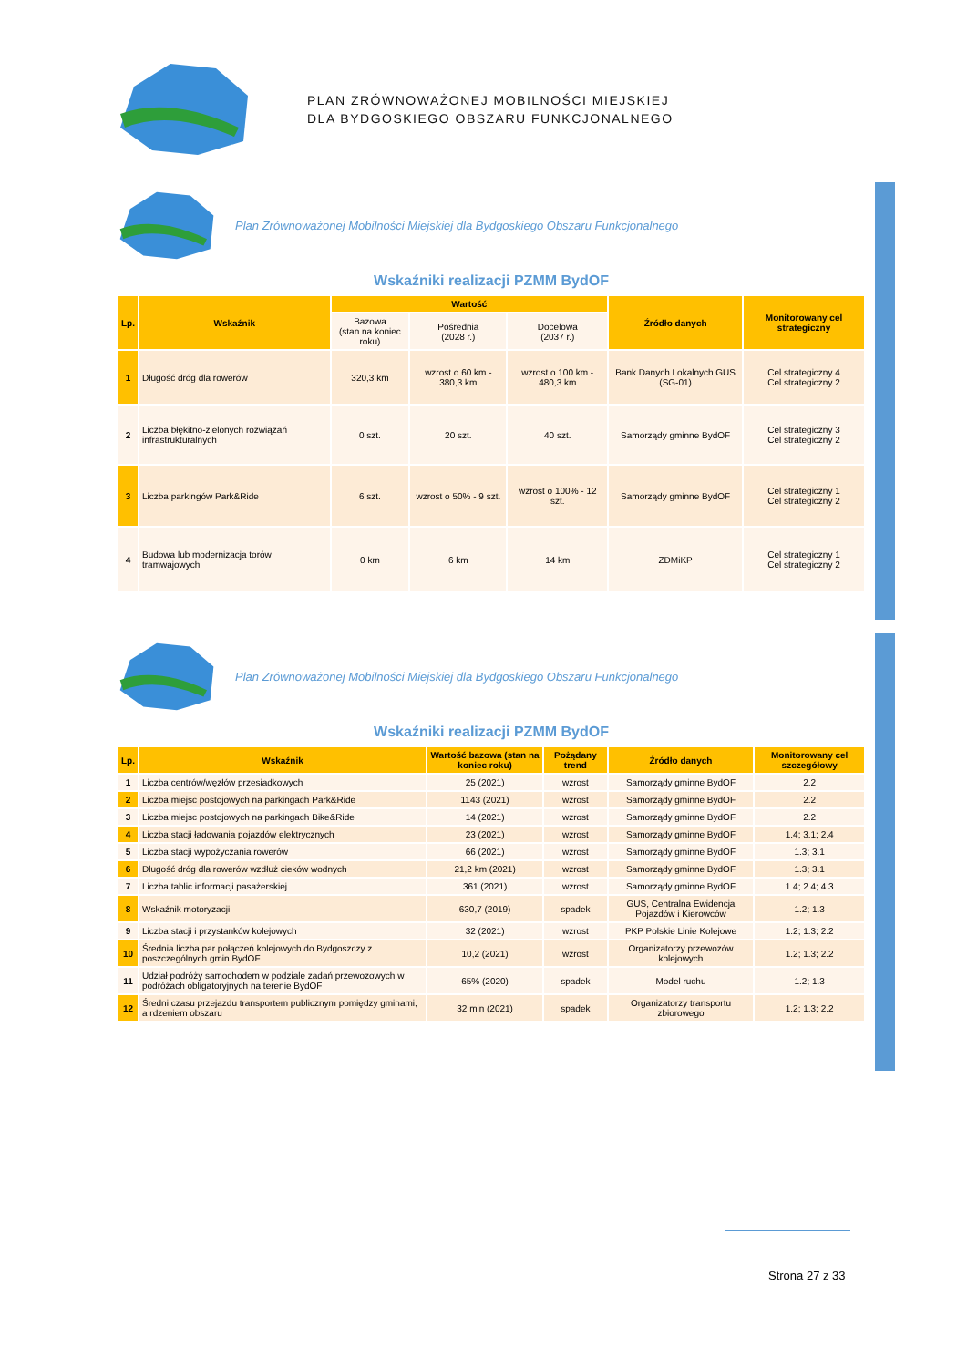PLAN ZRÓWNOWAŻONEJ MOBILNOŚCI MIEJSKIEJ
DLA BYDGOSKIEGO OBSZARU FUNKCJONALNEGO
Plan Zrównoważonej Mobilności Miejskiej dla Bydgoskiego Obszaru Funkcjonalnego
Wskaźniki realizacji PZMM BydOF
| Lp. | Wskaźnik | Wartość | | | Źródło danych | Monitorowany cel strategiczny |
| --- | --- | --- | --- | --- | --- | --- |
| | | Bazowa (stan na koniec roku) | Pośrednia (2028 r.) | Docelowa (2037 r.) | | |
| 1 | Długość dróg dla rowerów | 320,3 km | wzrost o 60 km - 380,3 km | wzrost o 100 km - 480,3 km | Bank Danych Lokalnych GUS (SG-01) | Cel strategiczny 4 Cel strategiczny 2 |
| 2 | Liczba błękitno-zielonych rozwiązań infrastrukturalnych | 0 szt. | 20 szt. | 40 szt. | Samorządy gminne BydOF | Cel strategiczny 3 Cel strategiczny 2 |
| 3 | Liczba parkingów Park&Ride | 6 szt. | wzrost o 50% - 9 szt. | wzrost o 100% - 12 szt. | Samorządy gminne BydOF | Cel strategiczny 1 Cel strategiczny 2 |
| 4 | Budowa lub modernizacja torów tramwajowych | 0 km | 6 km | 14 km | ZDMiKP | Cel strategiczny 1 Cel strategiczny 2 |
Plan Zrównoważonej Mobilności Miejskiej dla Bydgoskiego Obszaru Funkcjonalnego
Wskaźniki realizacji PZMM BydOF
| Lp. | Wskaźnik | Wartość bazowa (stan na koniec roku) | Pożądany trend | Źródło danych | Monitorowany cel szczegółowy |
| --- | --- | --- | --- | --- | --- |
| 1 | Liczba centrów/węzłów przesiadkowych | 25 (2021) | wzrost | Samorządy gminne BydOF | 2.2 |
| 2 | Liczba miejsc postojowych na parkingach Park&Ride | 1143 (2021) | wzrost | Samorządy gminne BydOF | 2.2 |
| 3 | Liczba miejsc postojowych na parkingach Bike&Ride | 14 (2021) | wzrost | Samorządy gminne BydOF | 2.2 |
| 4 | Liczba stacji ładowania pojazdów elektrycznych | 23 (2021) | wzrost | Samorządy gminne BydOF | 1.4; 3.1; 2.4 |
| 5 | Liczba stacji wypożyczania rowerów | 66 (2021) | wzrost | Samorządy gminne BydOF | 1.3; 3.1 |
| 6 | Długość dróg dla rowerów wzdłuż cieków wodnych | 21,2 km (2021) | wzrost | Samorządy gminne BydOF | 1.3; 3.1 |
| 7 | Liczba tablic informacji pasażerskiej | 361 (2021) | wzrost | Samorządy gminne BydOF | 1.4; 2.4; 4.3 |
| 8 | Wskaźnik motoryzacji | 630,7 (2019) | spadek | GUS, Centralna Ewidencja Pojazdów i Kierowców | 1.2; 1.3 |
| 9 | Liczba stacji i przystanków kolejowych | 32 (2021) | wzrost | PKP Polskie Linie Kolejowe | 1.2; 1.3; 2.2 |
| 10 | Średnia liczba par połączeń kolejowych do Bydgoszczy z poszczególnych gmin BydOF | 10,2 (2021) | wzrost | Organizatorzy przewozów kolejowych | 1.2; 1.3; 2.2 |
| 11 | Udział podróży samochodem w podziale zadań przewozowych w podróżach obligatoryjnych na terenie BydOF | 65% (2020) | spadek | Model ruchu | 1.2; 1.3 |
| 12 | Średni czasu przejazdu transportem publicznym pomiędzy gminami, a rdzeniem obszaru | 32 min (2021) | spadek | Organizatorzy transportu zbiorowego | 1.2; 1.3; 2.2 |
Strona 27 z 33